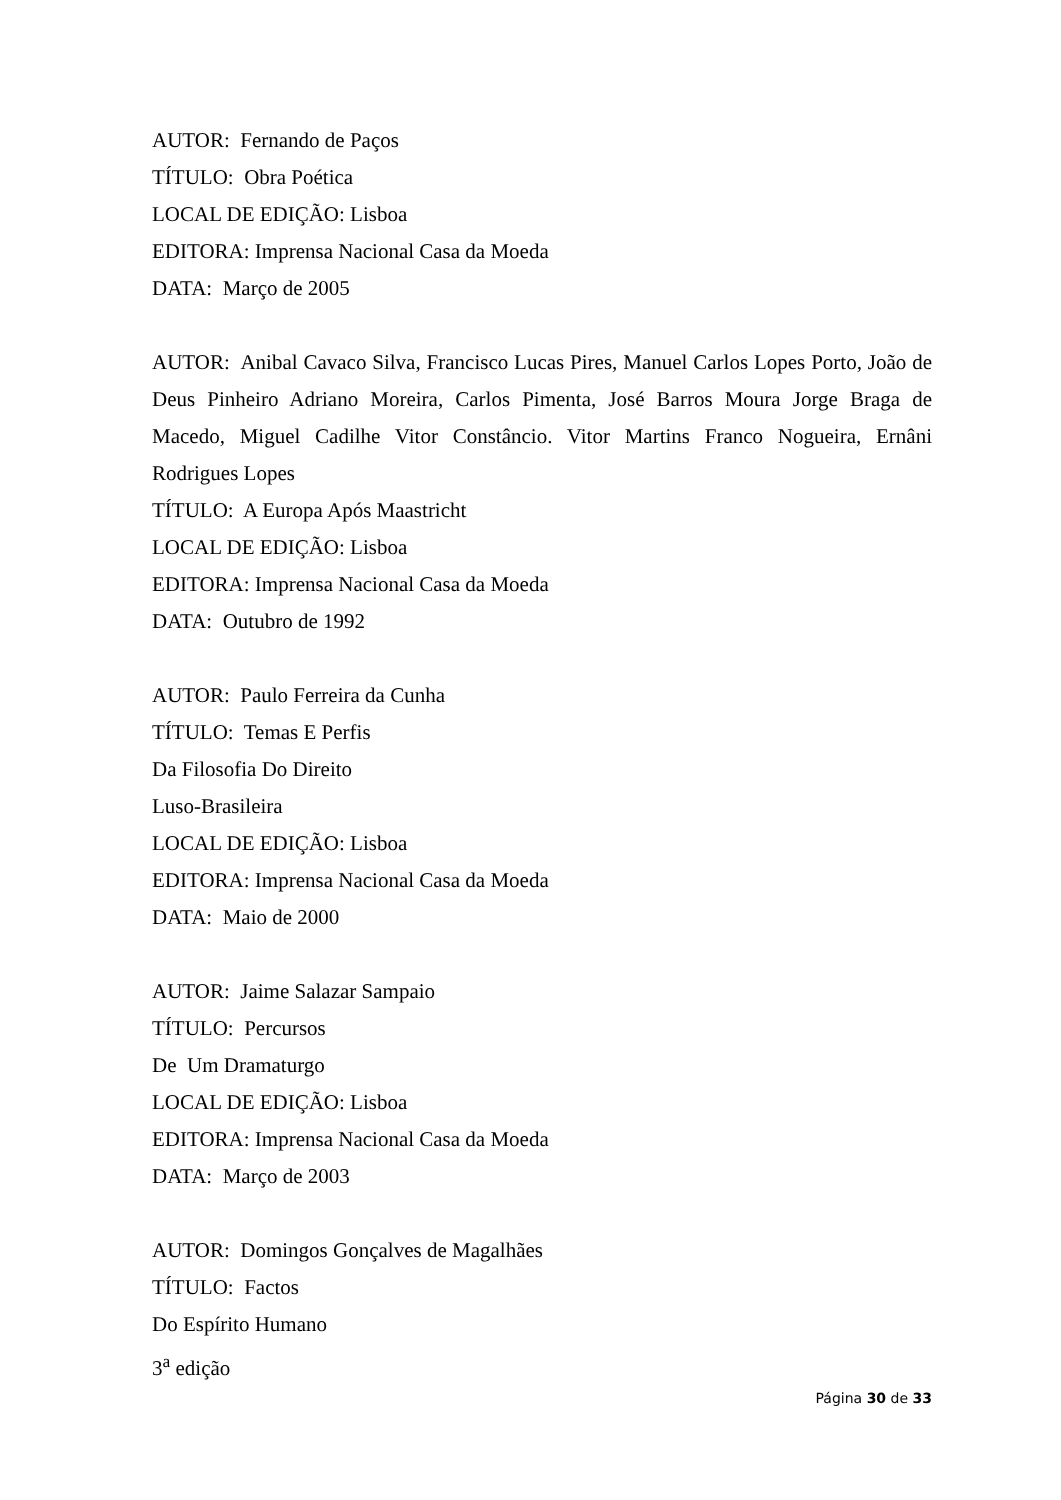AUTOR: Fernando de Paços
TÍTULO: Obra Poética
LOCAL DE EDIÇÃO: Lisboa
EDITORA: Imprensa Nacional Casa da Moeda
DATA: Março de 2005
AUTOR: Anibal Cavaco Silva, Francisco Lucas Pires, Manuel Carlos Lopes Porto, João de Deus Pinheiro Adriano Moreira, Carlos Pimenta, José Barros Moura Jorge Braga de Macedo, Miguel Cadilhe Vitor Constâncio. Vitor Martins Franco Nogueira, Ernâni Rodrigues Lopes
TÍTULO: A Europa Após Maastricht
LOCAL DE EDIÇÃO: Lisboa
EDITORA: Imprensa Nacional Casa da Moeda
DATA: Outubro de 1992
AUTOR: Paulo Ferreira da Cunha
TÍTULO: Temas E Perfis
Da Filosofia Do Direito
Luso-Brasileira
LOCAL DE EDIÇÃO: Lisboa
EDITORA: Imprensa Nacional Casa da Moeda
DATA: Maio de 2000
AUTOR: Jaime Salazar Sampaio
TÍTULO: Percursos
De Um Dramaturgo
LOCAL DE EDIÇÃO: Lisboa
EDITORA: Imprensa Nacional Casa da Moeda
DATA: Março de 2003
AUTOR: Domingos Gonçalves de Magalhães
TÍTULO: Factos
Do Espírito Humano
3<sup>a</sup> edição
Página 30 de 33